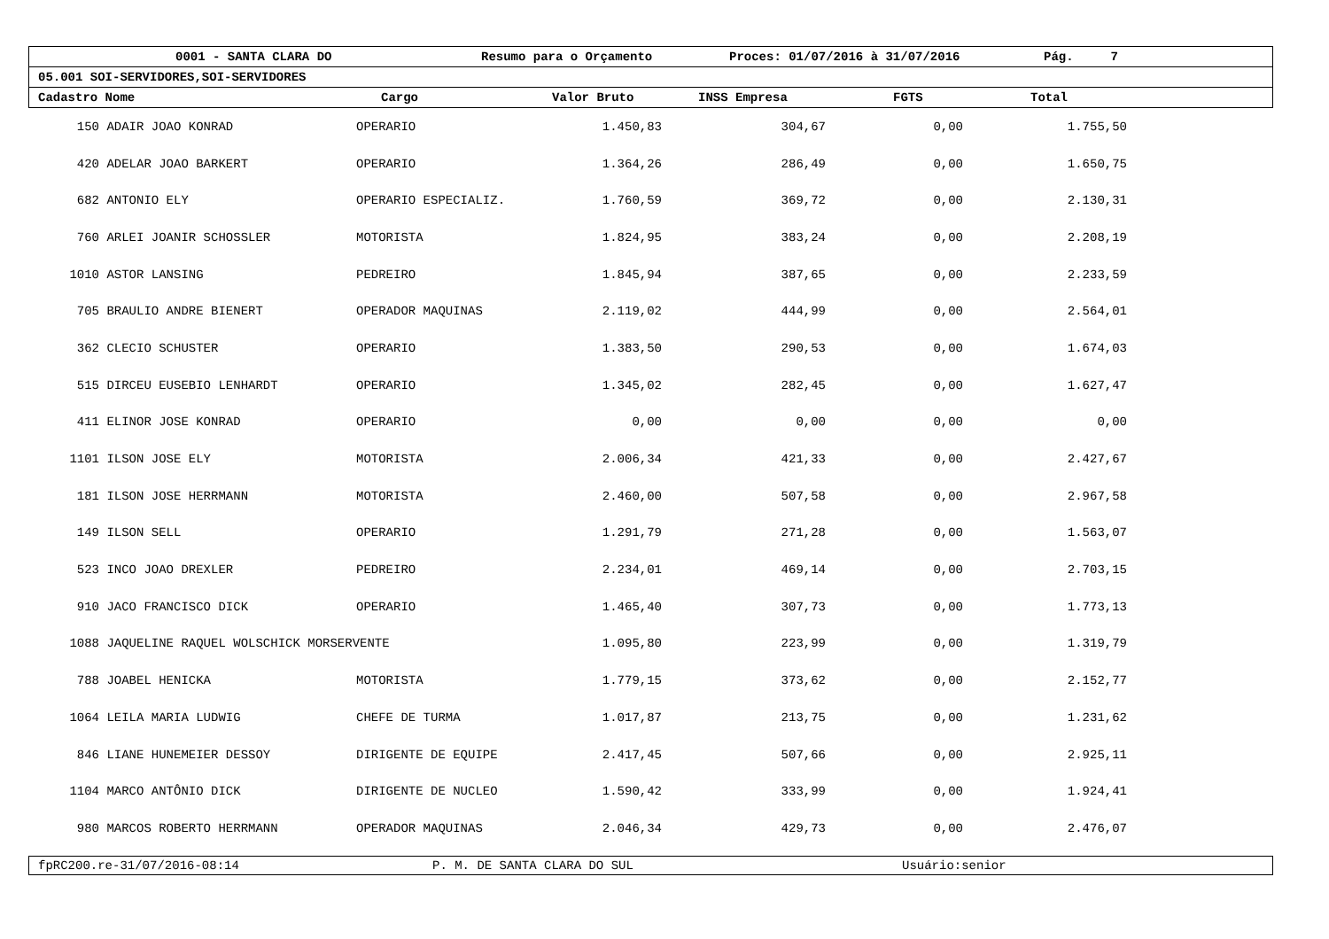0001 - SANTA CLARA DO Resumo para o Orçamento Proces: 01/07/2016 à 31/07/2016 Pág. 7
05.001 SOI-SERVIDORES,SOI-SERVIDORES
Cadastro Nome Cargo Valor Bruto INSS Empresa FGTS Total
| 150 | ADAIR JOAO KONRAD | OPERARIO | 1.450,83 | 304,67 | 0,00 | 1.755,50 | |
| 420 | ADELAR JOAO BARKERT | OPERARIO | 1.364,26 | 286,49 | 0,00 | 1.650,75 | |
| 682 | ANTONIO ELY | OPERARIO ESPECIALIZ. | 1.760,59 | 369,72 | 0,00 | 2.130,31 | |
| 760 | ARLEI JOANIR SCHOSSLER | MOTORISTA | 1.824,95 | 383,24 | 0,00 | 2.208,19 | |
| 1010 | ASTOR LANSING | PEDREIRO | 1.845,94 | 387,65 | 0,00 | 2.233,59 | |
| 705 | BRAULIO ANDRE BIENERT | OPERADOR MAQUINAS | 2.119,02 | 444,99 | 0,00 | 2.564,01 | |
| 362 | CLECIO SCHUSTER | OPERARIO | 1.383,50 | 290,53 | 0,00 | 1.674,03 | |
| 515 | DIRCEU EUSEBIO LENHARDT | OPERARIO | 1.345,02 | 282,45 | 0,00 | 1.627,47 | |
| 411 | ELINOR JOSE KONRAD | OPERARIO | 0,00 | 0,00 | 0,00 | 0,00 | |
| 1101 | ILSON JOSE ELY | MOTORISTA | 2.006,34 | 421,33 | 0,00 | 2.427,67 | |
| 181 | ILSON JOSE HERRMANN | MOTORISTA | 2.460,00 | 507,58 | 0,00 | 2.967,58 | |
| 149 | ILSON SELL | OPERARIO | 1.291,79 | 271,28 | 0,00 | 1.563,07 | |
| 523 | INCO JOAO DREXLER | PEDREIRO | 2.234,01 | 469,14 | 0,00 | 2.703,15 | |
| 910 | JACO FRANCISCO DICK | OPERARIO | 1.465,40 | 307,73 | 0,00 | 1.773,13 | |
| 1088 | JAQUELINE RAQUEL WOLSCHICK MORSERVENTE | | 1.095,80 | 223,99 | 0,00 | 1.319,79 | |
| 788 | JOABEL HENICKA | MOTORISTA | 1.779,15 | 373,62 | 0,00 | 2.152,77 | |
| 1064 | LEILA MARIA LUDWIG | CHEFE DE TURMA | 1.017,87 | 213,75 | 0,00 | 1.231,62 | |
| 846 | LIANE HUNEMEIER DESSOY | DIRIGENTE DE EQUIPE | 2.417,45 | 507,66 | 0,00 | 2.925,11 | |
| 1104 | MARCO ANTÔNIO DICK | DIRIGENTE DE NUCLEO | 1.590,42 | 333,99 | 0,00 | 1.924,41 | |
| 980 | MARCOS ROBERTO HERRMANN | OPERADOR MAQUINAS | 2.046,34 | 429,73 | 0,00 | 2.476,07 | |
fpRC200.re-31/07/2016-08:14 P. M. DE SANTA CLARA DO SUL Usuário:senior